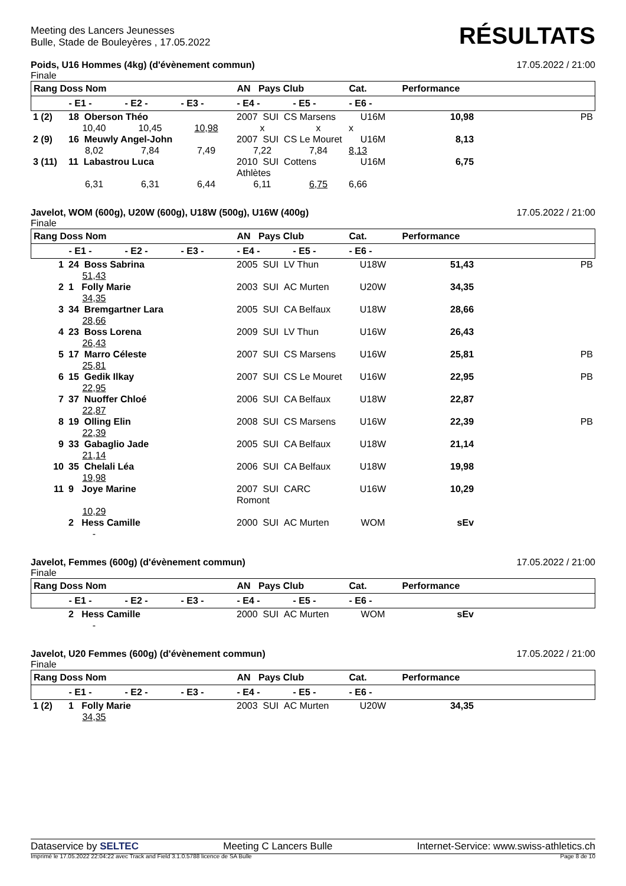Meeting des Lancers Jeunesses
Bulle, Stade de Bouleyères , 17.05.2022
RÉSULTATS
Poids, U16 Hommes (4kg) (d'évènement commun) 17.05.2022 / 21:00
Finale
| Rang Doss Nom | | | | AN Pays Club | | Cat. | Performance | |
| --- | --- | --- | --- | --- | --- | --- | --- | --- |
| | - E1 - | - E2 - | - E3 - | - E4 - | - E5 - | - E6 - | | |
| 1 (2) | 18 Oberson Théo | | | 2007 SUI CS Marsens | | U16M | 10,98 | PB |
| | 10,40 | 10,45 | 10,98 | x | x | x | | |
| 2 (9) | 16 Meuwly Angel-John | | | 2007 SUI CS Le Mouret | | U16M | 8,13 | |
| | 8,02 | 7,84 | 7,49 | 7,22 | 7,84 | 8,13 | | |
| 3 (11) | 11 Labastrou Luca | | | 2010 SUI Cottens Athlètes | | U16M | 6,75 | |
| | 6,31 | 6,31 | 6,44 | 6,11 | 6,75 | 6,66 | | |
Javelot, WOM (600g), U20W (600g), U18W (500g), U16W (400g) 17.05.2022 / 21:00
Finale
| Rang Doss Nom | | | | AN Pays Club | | Cat. | Performance | |
| --- | --- | --- | --- | --- | --- | --- | --- | --- |
| | - E1 - | - E2 - | - E3 - | - E4 - | - E5 - | - E6 - | | |
| 1 | 24 Boss Sabrina | 2005 SUI LV Thun | U18W | 51,43 | PB |
| | 51,43 | | | | |
| 2 | 1 Folly Marie | 2003 SUI AC Murten | U20W | 34,35 | |
| | 34,35 | | | | |
| 3 | 34 Bremgartner Lara | 2005 SUI CA Belfaux | U18W | 28,66 | |
| | 28,66 | | | | |
| 4 | 23 Boss Lorena | 2009 SUI LV Thun | U16W | 26,43 | |
| | 26,43 | | | | |
| 5 | 17 Marro Céleste | 2007 SUI CS Marsens | U16W | 25,81 | PB |
| | 25,81 | | | | |
| 6 | 15 Gedik Ilkay | 2007 SUI CS Le Mouret | U16W | 22,95 | PB |
| | 22,95 | | | | |
| 7 | 37 Nuoffer Chloé | 2006 SUI CA Belfaux | U18W | 22,87 | |
| | 22,87 | | | | |
| 8 | 19 Olling Elin | 2008 SUI CS Marsens | U16W | 22,39 | PB |
| | 22,39 | | | | |
| 9 | 33 Gabaglio Jade | 2005 SUI CA Belfaux | U18W | 21,14 | |
| | 21,14 | | | | |
| 10 | 35 Chelali Léa | 2006 SUI CA Belfaux | U18W | 19,98 | |
| | 19,98 | | | | |
| 11 | 9 Joye Marine | 2007 SUI CARC Romont | U16W | 10,29 | |
| | 10,29 | | | | |
| | 2 Hess Camille | 2000 SUI AC Murten | WOM | sEv | |
| | - | | | | |
Javelot, Femmes (600g) (d'évènement commun) 17.05.2022 / 21:00
Finale
| Rang Doss Nom | | | | AN Pays Club | | Cat. | Performance | |
| --- | --- | --- | --- | --- | --- | --- | --- | --- |
| | - E1 - | - E2 - | - E3 - | - E4 - | - E5 - | - E6 - | | |
| | 2 Hess Camille | 2000 SUI AC Murten | WOM | sEv | |
| | - | | | | |
Javelot, U20 Femmes (600g) (d'évènement commun) 17.05.2022 / 21:00
Finale
| Rang Doss Nom | | | | AN Pays Club | | Cat. | Performance | |
| --- | --- | --- | --- | --- | --- | --- | --- | --- |
| | - E1 - | - E2 - | - E3 - | - E4 - | - E5 - | - E6 - | | |
| 1 (2) | 1 Folly Marie | 2003 SUI AC Murten | U20W | 34,35 | |
| | 34,35 | | | | |
Dataservice by SELTEC Meeting C Lancers Bulle Internet-Service: www.swiss-athletics.ch
Imprimé le 17.05.2022 22:04:22 avec Track and Field 3.1.0.5788 licence de SA Bulle Page 8 de 10